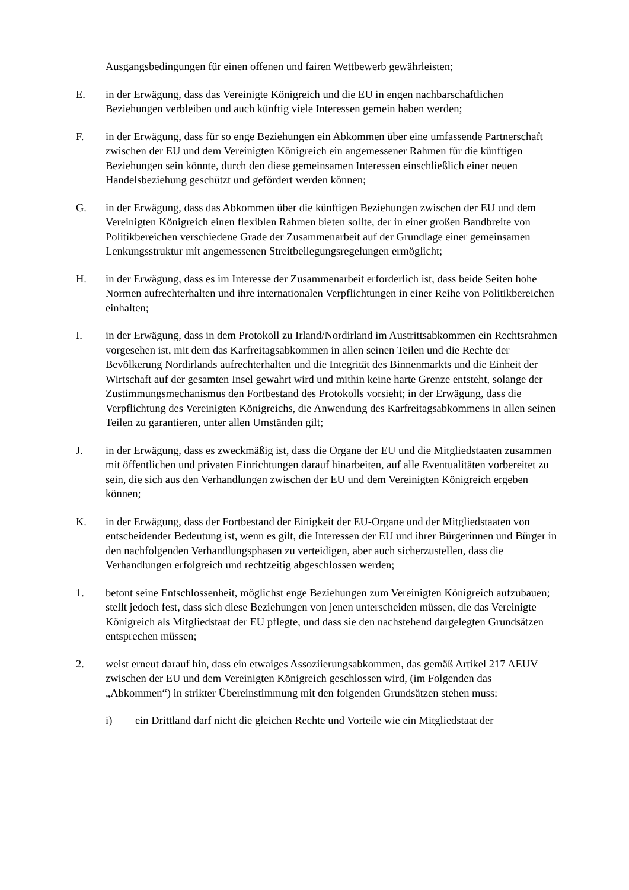Ausgangsbedingungen für einen offenen und fairen Wettbewerb gewährleisten;
E. in der Erwägung, dass das Vereinigte Königreich und die EU in engen nachbarschaftlichen Beziehungen verbleiben und auch künftig viele Interessen gemein haben werden;
F. in der Erwägung, dass für so enge Beziehungen ein Abkommen über eine umfassende Partnerschaft zwischen der EU und dem Vereinigten Königreich ein angemessener Rahmen für die künftigen Beziehungen sein könnte, durch den diese gemeinsamen Interessen einschließlich einer neuen Handelsbeziehung geschützt und gefördert werden können;
G. in der Erwägung, dass das Abkommen über die künftigen Beziehungen zwischen der EU und dem Vereinigten Königreich einen flexiblen Rahmen bieten sollte, der in einer großen Bandbreite von Politikbereichen verschiedene Grade der Zusammenarbeit auf der Grundlage einer gemeinsamen Lenkungsstruktur mit angemessenen Streitbeilegungsregelungen ermöglicht;
H. in der Erwägung, dass es im Interesse der Zusammenarbeit erforderlich ist, dass beide Seiten hohe Normen aufrechterhalten und ihre internationalen Verpflichtungen in einer Reihe von Politikbereichen einhalten;
I. in der Erwägung, dass in dem Protokoll zu Irland/Nordirland im Austrittsabkommen ein Rechtsrahmen vorgesehen ist, mit dem das Karfreitagsabkommen in allen seinen Teilen und die Rechte der Bevölkerung Nordirlands aufrechterhalten und die Integrität des Binnenmarkts und die Einheit der Wirtschaft auf der gesamten Insel gewahrt wird und mithin keine harte Grenze entsteht, solange der Zustimmungsmechanismus den Fortbestand des Protokolls vorsieht; in der Erwägung, dass die Verpflichtung des Vereinigten Königreichs, die Anwendung des Karfreitagsabkommens in allen seinen Teilen zu garantieren, unter allen Umständen gilt;
J. in der Erwägung, dass es zweckmäßig ist, dass die Organe der EU und die Mitgliedstaaten zusammen mit öffentlichen und privaten Einrichtungen darauf hinarbeiten, auf alle Eventualitäten vorbereitet zu sein, die sich aus den Verhandlungen zwischen der EU und dem Vereinigten Königreich ergeben können;
K. in der Erwägung, dass der Fortbestand der Einigkeit der EU-Organe und der Mitgliedstaaten von entscheidender Bedeutung ist, wenn es gilt, die Interessen der EU und ihrer Bürgerinnen und Bürger in den nachfolgenden Verhandlungsphasen zu verteidigen, aber auch sicherzustellen, dass die Verhandlungen erfolgreich und rechtzeitig abgeschlossen werden;
1. betont seine Entschlossenheit, möglichst enge Beziehungen zum Vereinigten Königreich aufzubauen; stellt jedoch fest, dass sich diese Beziehungen von jenen unterscheiden müssen, die das Vereinigte Königreich als Mitgliedstaat der EU pflegte, und dass sie den nachstehend dargelegten Grundsätzen entsprechen müssen;
2. weist erneut darauf hin, dass ein etwaiges Assoziierungsabkommen, das gemäß Artikel 217 AEUV zwischen der EU und dem Vereinigten Königreich geschlossen wird, (im Folgenden das „Abkommen“) in strikter Übereinstimmung mit den folgenden Grundsätzen stehen muss:
i) ein Drittland darf nicht die gleichen Rechte und Vorteile wie ein Mitgliedstaat der